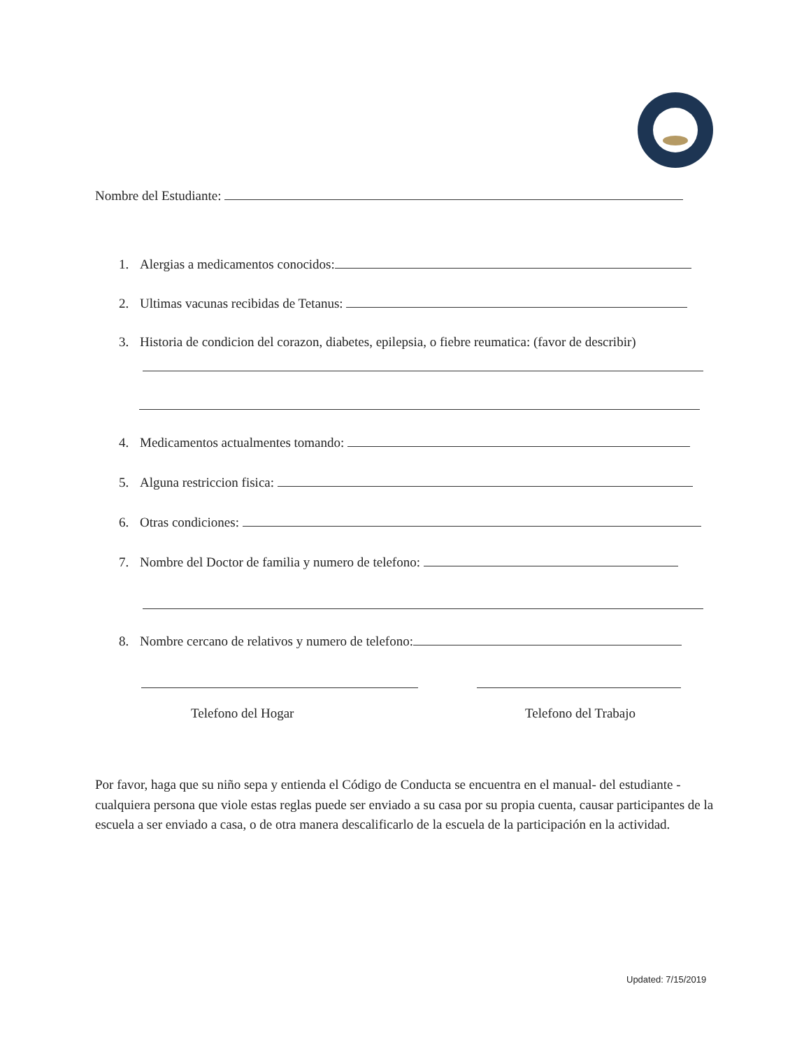Nombre del Estudiante:
1. Alergias a medicamentos conocidos:
2. Ultimas vacunas recibidas de Tetanus:
3. Historia de condicion del corazon, diabetes, epilepsia, o fiebre reumatica: (favor de describir)
4. Medicamentos actualmentes tomando:
5. Alguna restriccion fisica:
6. Otras condiciones:
7. Nombre del Doctor de familia y numero de telefono:
8. Nombre cercano de relativos y numero de telefono:
Telefono del Hogar Telefono del Trabajo
Por favor, haga que su niño sepa y entienda el Código de Conducta se encuentra en el manual- del estudiante - cualquiera persona que viole estas reglas puede ser enviado a su casa por su propia cuenta, causar participantes de la escuela a ser enviado a casa, o de otra manera descalificarlo de la escuela de la participación en la actividad.
Updated: 7/15/2019